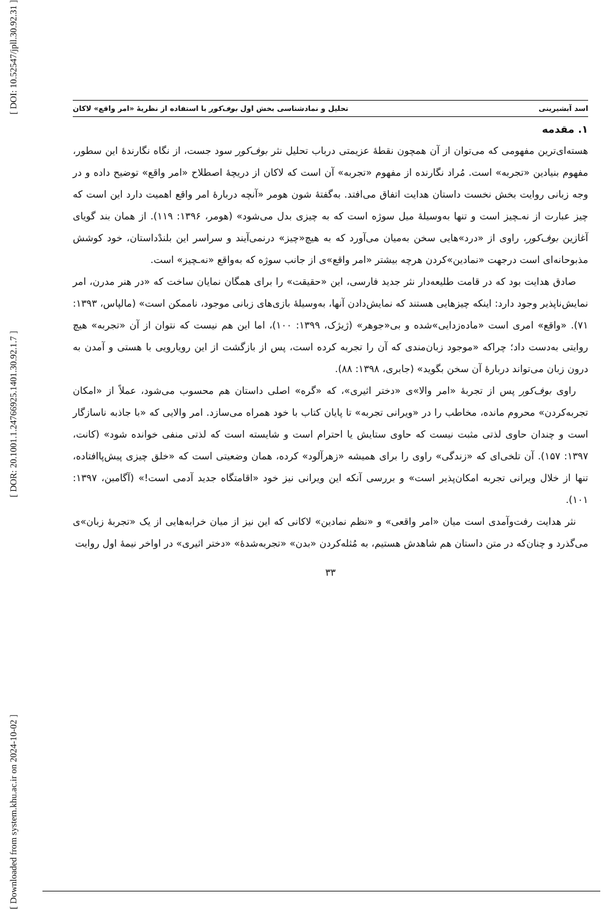[ DOI: 10.52547/jpll.30.92.31 ]
[ DOR: 20.1001.1.24766925.1401.30.92.1.7 ]
[ Downloaded from system.khu.ac.ir on 2024-10-02 ]
اسد آبشیرینی تحلیل و نمادشناسی بخش اول بوف‌کور با استفاده از نظریهٔ «امر واقع» لاکان
۱. مقدمه
هسته‌ای‌ترین مفهومی که می‌توان از آن همچون نقطهٔ عزیمتی درباب تحلیل نثر بوف‌کور سود جست، از نگاه نگارندهٔ این سطور، مفهوم بنیادین «تجربه» است. مُراد نگارنده از مفهوم «تجربه» آن است که لاکان از دریچهٔ اصطلاح «امر واقع» توضیح داده و در وجه زبانی روایت بخش نخست داستان هدایت اتفاق می‌افتد. به‌گفتهٔ شون هومر «آنچه دربارهٔ امر واقع اهمیت دارد این است که چیز عبارت از نه‌ـچیز است و تنها به‌وسیلهٔ میل سوژه است که به چیزی بدل می‌شود» (هومر، ۱۳۹۶: ۱۱۹). از همان بند گویای آغازین بوف‌کور، راوی از «درد»هایی سخن به‌میان می‌آورد که به هیچ«چیز» درنمی‌آیند و سراسر این بلندْداستان، خود کوشش مذبوحانه‌ای است درجهت «نمادین»کردن هرچه بیشتر «امر واقع»ی از جانب سوژه که به‌واقع «نه‌ـچیز» است.
صادق هدایت بود که در قامت طلیعه‌دار نثر جدید فارسی، این «حقیقت» را برای همگان نمایان ساخت که «در هنر مدرن، امر نمایش‌ناپذیر وجود دارد: اینکه چیزهایی هستند که نمایش‌دادن آنها، به‌وسیلهٔ بازی‌های زبانی موجود، ناممکن است» (مالپاس، ۱۳۹۳: ۷۱). «واقع» امری است «ماده‌زدایی»شده و بی«جوهر» (ژیژک، ۱۳۹۹: ۱۰۰)، اما این هم نیست که نتوان از آن «تجربه» هیچ روایتی به‌دست داد؛ چراکه «موجود زبان‌مندی که آن را تجربه کرده است، پس از بازگشت از این رویارویی با هستی و آمدن به درون زبان می‌تواند دربارهٔ آن سخن بگوید» (جابری، ۱۳۹۸: ۸۸).
راوی بوف‌کور پس از تجربهٔ «امر والا»ی «دختر اثیری»، که «گره» اصلی داستان هم محسوب می‌شود، عملاً از «امکان تجربه‌کردن» محروم مانده، مخاطب را در «ویرانی تجربه» تا پایان کتاب با خود همراه می‌سازد. امر والایی که «با جاذبه ناسازگار است و چندان حاوی لذتی مثبت نیست که حاوی ستایش یا احترام است و شایسته است که لذتی منفی خوانده شود» (کانت، ۱۳۹۷: ۱۵۷). آن تلخی‌ای که «زندگی» راوی را برای همیشه «زهرآلود» کرده، همان وضعیتی است که «خلق چیزی پیش‌پاافتاده، تنها از خلال ویرانی تجربه امکان‌پذیر است» و بررسی آنکه این ویرانی نیز خود «اقامتگاه جدید آدمی است!» (آگامبن، ۱۳۹۷: ۱۰۱).
نثر هدایت رفت‌وآمدی است میان «امر واقعی» و «نظم نمادین» لاکانی که این نیز از میان خرابه‌هایی از یک «تجربهٔ زبان»ی می‌گذرد و چنان‌که در متن داستان هم شاهدش هستیم، به مُثله‌کردن «بدن» «تجربه‌شدهٔ» «دختر اثیری» در اواخر نیمهٔ اول روایت
۳۳